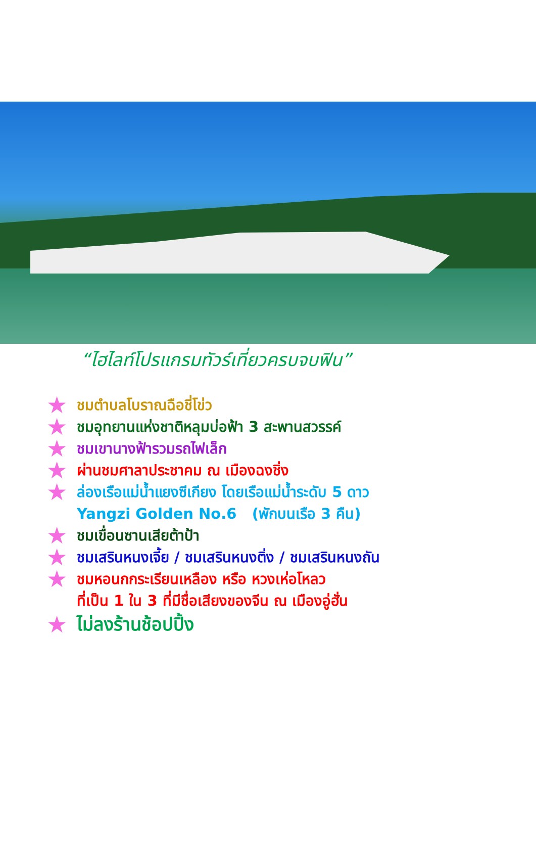“ไฮไลท์โปรแกรมทัวร์เที่ยวครบจบฟิน”
★ ชมตำบลโบราณฉือชี่โข่ว
★ ชมอุทยานแห่งชาติหลุมบ่อฟ้า 3 สะพานสวรรค์
★ ชมเขานางฟ้ารวมรถไฟเล็ก
★ ผ่านชมศาลาประชาคม ณ เมืองฉงชิ่ง
★ ล่องเรือแม่น้ำแยงซีเกียง โดยเรือแม่น้ำระดับ 5 ดาว
Yangzi Golden No.6 (พักบนเรือ 3 คืน)
★ ชมเขื่อนซานเสียต้าป้า
★ ชมเสรินหนงเจี้ย / ชมเสรินหนงติ่ง / ชมเสรินหนงถัน
★ ชมหอนกกระเรียนเหลือง หรือ หวงเห่อโหลว
ที่เป็น 1 ใน 3 ที่มีชื่อเสียงของจีน ณ เมืองอู่ฮั่น
★ ไม่ลงร้านช้อปปิ้ง